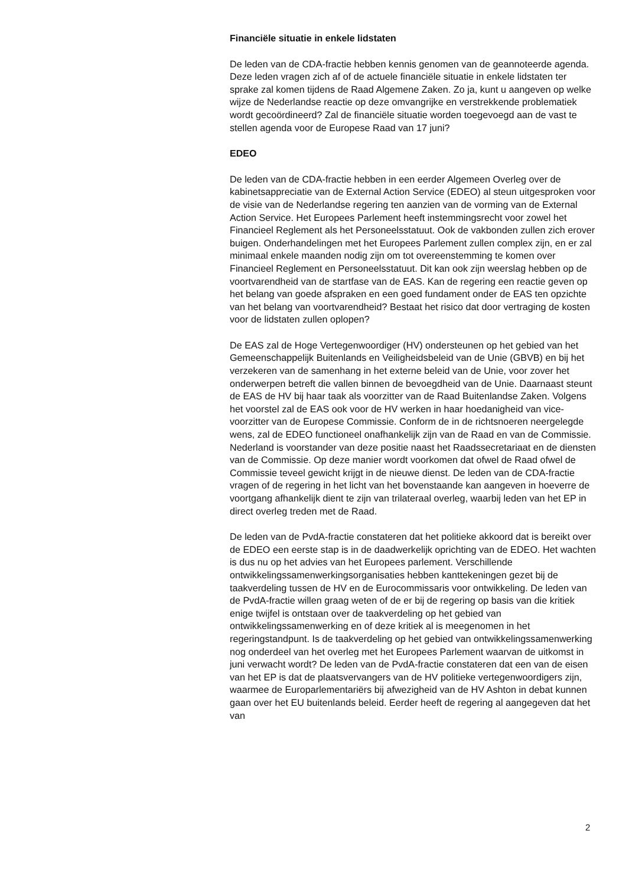Financiële situatie in enkele lidstaten
De leden van de CDA-fractie hebben kennis genomen van de geannoteerde agenda. Deze leden vragen zich af of de actuele financiële situatie in enkele lidstaten ter sprake zal komen tijdens de Raad Algemene Zaken. Zo ja, kunt u aangeven op welke wijze de Nederlandse reactie op deze omvangrijke en verstrekkende problematiek wordt gecoördineerd? Zal de financiële situatie worden toegevoegd aan de vast te stellen agenda voor de Europese Raad van 17 juni?
EDEO
De leden van de CDA-fractie hebben in een eerder Algemeen Overleg over de kabinetsappreciatie van de External Action Service (EDEO) al steun uitgesproken voor de visie van de Nederlandse regering ten aanzien van de vorming van de External Action Service. Het Europees Parlement heeft instemmingsrecht voor zowel het Financieel Reglement als het Personeelsstatuut. Ook de vakbonden zullen zich erover buigen. Onderhandelingen met het Europees Parlement zullen complex zijn, en er zal minimaal enkele maanden nodig zijn om tot overeenstemming te komen over Financieel Reglement en Personeelsstatuut. Dit kan ook zijn weerslag hebben op de voortvarendheid van de startfase van de EAS. Kan de regering een reactie geven op het belang van goede afspraken en een goed fundament onder de EAS ten opzichte van het belang van voortvarendheid? Bestaat het risico dat door vertraging de kosten voor de lidstaten zullen oplopen?
De EAS zal de Hoge Vertegenwoordiger (HV) ondersteunen op het gebied van het Gemeenschappelijk Buitenlands en Veiligheidsbeleid van de Unie (GBVB) en bij het verzekeren van de samenhang in het externe beleid van de Unie, voor zover het onderwerpen betreft die vallen binnen de bevoegdheid van de Unie. Daarnaast steunt de EAS de HV bij haar taak als voorzitter van de Raad Buitenlandse Zaken. Volgens het voorstel zal de EAS ook voor de HV werken in haar hoedanigheid van vice-voorzitter van de Europese Commissie. Conform de in de richtsnoeren neergelegde wens, zal de EDEO functioneel onafhankelijk zijn van de Raad en van de Commissie. Nederland is voorstander van deze positie naast het Raadssecretariaat en de diensten van de Commissie. Op deze manier wordt voorkomen dat ofwel de Raad ofwel de Commissie teveel gewicht krijgt in de nieuwe dienst. De leden van de CDA-fractie vragen of de regering in het licht van het bovenstaande kan aangeven in hoeverre de voortgang afhankelijk dient te zijn van trilateraal overleg, waarbij leden van het EP in direct overleg treden met de Raad.
De leden van de PvdA-fractie constateren dat het politieke akkoord dat is bereikt over de EDEO een eerste stap is in de daadwerkelijk oprichting van de EDEO. Het wachten is dus nu op het advies van het Europees parlement. Verschillende ontwikkelingssamenwerkingsorganisaties hebben kanttekeningen gezet bij de taakverdeling tussen de HV en de Eurocommissaris voor ontwikkeling. De leden van de PvdA-fractie willen graag weten of de er bij de regering op basis van die kritiek enige twijfel is ontstaan over de taakverdeling op het gebied van ontwikkelingssamenwerking en of deze kritiek al is meegenomen in het regeringstandpunt. Is de taakverdeling op het gebied van ontwikkelingssamenwerking nog onderdeel van het overleg met het Europees Parlement waarvan de uitkomst in juni verwacht wordt? De leden van de PvdA-fractie constateren dat een van de eisen van het EP is dat de plaatsvervangers van de HV politieke vertegenwoordigers zijn, waarmee de Europarlementariërs bij afwezigheid van de HV Ashton in debat kunnen gaan over het EU buitenlands beleid. Eerder heeft de regering al aangegeven dat het van
2